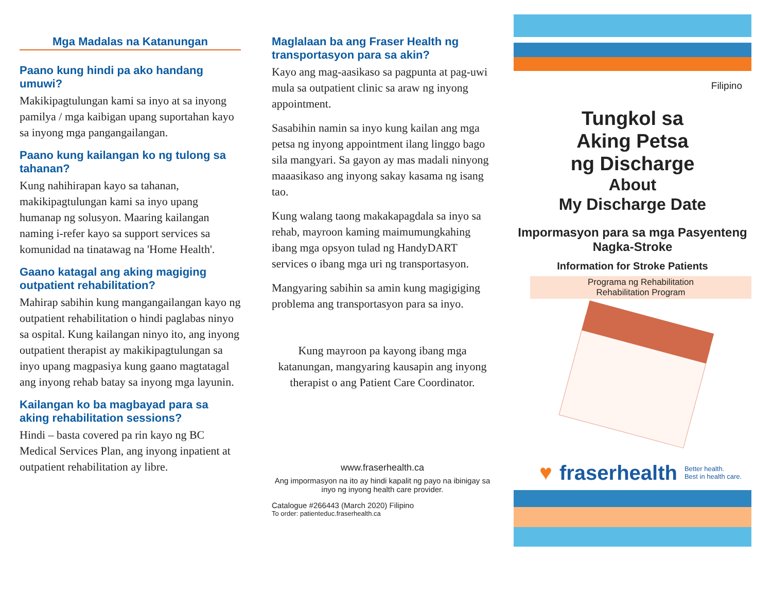Mga Madalas na Katanungan
Paano kung hindi pa ako handang umuwi?
Makikipagtulungan kami sa inyo at sa inyong pamilya / mga kaibigan upang suportahan kayo sa inyong mga pangangailangan.
Paano kung kailangan ko ng tulong sa tahanan?
Kung nahihirapan kayo sa tahanan, makikipagtulungan kami sa inyo upang humanap ng solusyon. Maaring kailangan naming i-refer kayo sa support services sa komunidad na tinatawag na 'Home Health'.
Gaano katagal ang aking magiging outpatient rehabilitation?
Mahirap sabihin kung mangangailangan kayo ng outpatient rehabilitation o hindi paglabas ninyo sa ospital. Kung kailangan ninyo ito, ang inyong outpatient therapist ay makikipagtulungan sa inyo upang magpasiya kung gaano magtatagal ang inyong rehab batay sa inyong mga layunin.
Kailangan ko ba magbayad para sa aking rehabilitation sessions?
Hindi – basta covered pa rin kayo ng BC Medical Services Plan, ang inyong inpatient at outpatient rehabilitation ay libre.
Maglalaan ba ang Fraser Health ng transportasyon para sa akin?
Kayo ang mag-aasikaso sa pagpunta at pag-uwi mula sa outpatient clinic sa araw ng inyong appointment.
Sasabihin namin sa inyo kung kailan ang mga petsa ng inyong appointment ilang linggo bago sila mangyari. Sa gayon ay mas madali ninyong maaasikaso ang inyong sakay kasama ng isang tao.
Kung walang taong makakapagdala sa inyo sa rehab, mayroon kaming maimumungkahing ibang mga opsyon tulad ng HandyDART services o ibang mga uri ng transportasyon.
Mangyaring sabihin sa amin kung magigiging problema ang transportasyon para sa inyo.
Kung mayroon pa kayong ibang mga katanungan, mangyaring kausapin ang inyong therapist o ang Patient Care Coordinator.
www.fraserhealth.ca
Ang impormasyon na ito ay hindi kapalit ng payo na ibinigay sa inyo ng inyong health care provider.
Catalogue #266443 (March 2020) Filipino
To order: patienteduc.fraserhealth.ca
Filipino
Tungkol sa
Aking Petsa
ng Discharge
About
My Discharge Date
Impormasyon para sa mga Pasyenteng Nagka-Stroke
Information for Stroke Patients
Programa ng Rehabilitation
Rehabilitation Program
♥ fraserhealth Better health.
Best in health care.